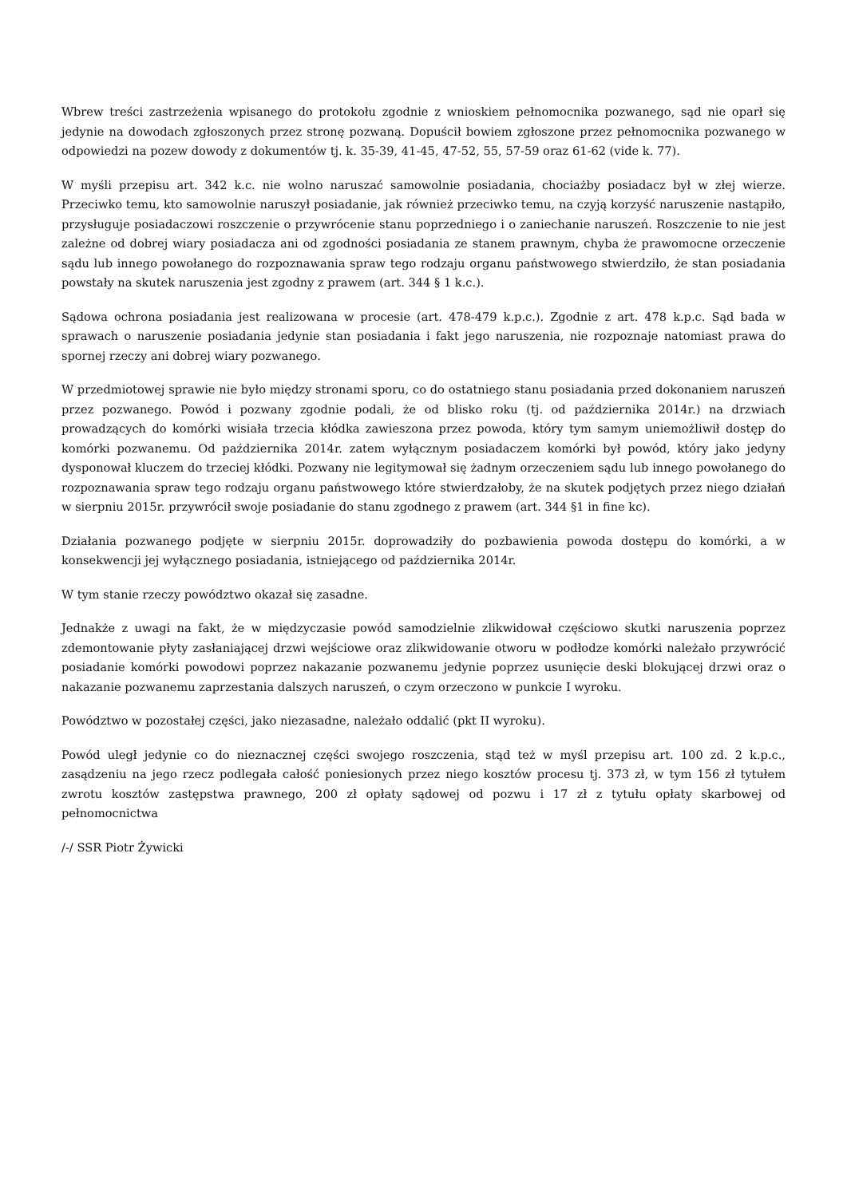Wbrew treści zastrzeżenia wpisanego do protokołu zgodnie z wnioskiem pełnomocnika pozwanego, sąd nie oparł się jedynie na dowodach zgłoszonych przez stronę pozwaną. Dopuścił bowiem zgłoszone przez pełnomocnika pozwanego w odpowiedzi na pozew dowody z dokumentów tj. k. 35-39, 41-45, 47-52, 55, 57-59 oraz 61-62 (vide k. 77).
W myśli przepisu art. 342 k.c. nie wolno naruszać samowolnie posiadania, chociażby posiadacz był w złej wierze. Przeciwko temu, kto samowolnie naruszył posiadanie, jak również przeciwko temu, na czyją korzyść naruszenie nastąpiło, przysługuje posiadaczowi roszczenie o przywrócenie stanu poprzedniego i o zaniechanie naruszeń. Roszczenie to nie jest zależne od dobrej wiary posiadacza ani od zgodności posiadania ze stanem prawnym, chyba że prawomocne orzeczenie sądu lub innego powołanego do rozpoznawania spraw tego rodzaju organu państwowego stwierdziło, że stan posiadania powstały na skutek naruszenia jest zgodny z prawem (art. 344 § 1 k.c.).
Sądowa ochrona posiadania jest realizowana w procesie (art. 478-479 k.p.c.). Zgodnie z art. 478 k.p.c. Sąd bada w sprawach o naruszenie posiadania jedynie stan posiadania i fakt jego naruszenia, nie rozpoznaje natomiast prawa do spornej rzeczy ani dobrej wiary pozwanego.
W przedmiotowej sprawie nie było między stronami sporu, co do ostatniego stanu posiadania przed dokonaniem naruszeń przez pozwanego. Powód i pozwany zgodnie podali, że od blisko roku (tj. od października 2014r.) na drzwiach prowadzących do komórki wisiała trzecia kłódka zawieszona przez powoda, który tym samym uniemożliwił dostęp do komórki pozwanemu. Od października 2014r. zatem wyłącznym posiadaczem komórki był powód, który jako jedyny dysponował kluczem do trzeciej kłódki. Pozwany nie legitymował się żadnym orzeczeniem sądu lub innego powołanego do rozpoznawania spraw tego rodzaju organu państwowego które stwierdzałoby, że na skutek podjętych przez niego działań w sierpniu 2015r. przywrócił swoje posiadanie do stanu zgodnego z prawem (art. 344 §1 in fine kc).
Działania pozwanego podjęte w sierpniu 2015r. doprowadziły do pozbawienia powoda dostępu do komórki, a w konsekwencji jej wyłącznego posiadania, istniejącego od października 2014r.
W tym stanie rzeczy powództwo okazał się zasadne.
Jednakże z uwagi na fakt, że w międzyczasie powód samodzielnie zlikwidował częściowo skutki naruszenia poprzez zdemontowanie płyty zasłaniającej drzwi wejściowe oraz zlikwidowanie otworu w podłodze komórki należało przywrócić posiadanie komórki powodowi poprzez nakazanie pozwanemu jedynie poprzez usunięcie deski blokującej drzwi oraz o nakazanie pozwanemu zaprzestania dalszych naruszeń, o czym orzeczono w punkcie I wyroku.
Powództwo w pozostałej części, jako niezasadne, należało oddalić (pkt II wyroku).
Powód uległ jedynie co do nieznacznej części swojego roszczenia, stąd też w myśl przepisu art. 100 zd. 2 k.p.c., zasądzeniu na jego rzecz podlegała całość poniesionych przez niego kosztów procesu tj. 373 zł, w tym 156 zł tytułem zwrotu kosztów zastępstwa prawnego, 200 zł opłaty sądowej od pozwu i 17 zł z tytułu opłaty skarbowej od pełnomocnictwa
/-/ SSR Piotr Żywicki